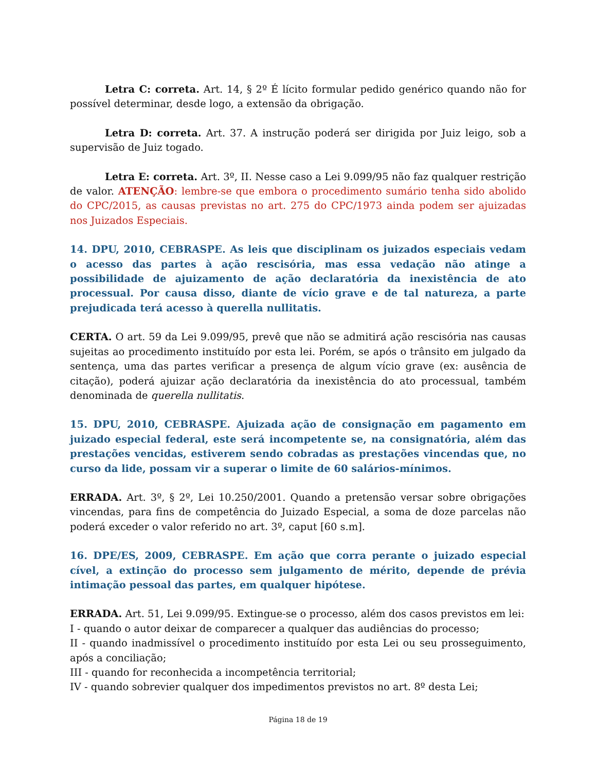Letra C: correta. Art. 14, § 2º É lícito formular pedido genérico quando não for possível determinar, desde logo, a extensão da obrigação.
Letra D: correta. Art. 37. A instrução poderá ser dirigida por Juiz leigo, sob a supervisão de Juiz togado.
Letra E: correta. Art. 3º, II. Nesse caso a Lei 9.099/95 não faz qualquer restrição de valor. ATENÇÃO: lembre-se que embora o procedimento sumário tenha sido abolido do CPC/2015, as causas previstas no art. 275 do CPC/1973 ainda podem ser ajuizadas nos Juizados Especiais.
14. DPU, 2010, CEBRASPE. As leis que disciplinam os juizados especiais vedam o acesso das partes à ação rescisória, mas essa vedação não atinge a possibilidade de ajuizamento de ação declaratória da inexistência de ato processual. Por causa disso, diante de vício grave e de tal natureza, a parte prejudicada terá acesso à querella nullitatis.
CERTA. O art. 59 da Lei 9.099/95, prevê que não se admitirá ação rescisória nas causas sujeitas ao procedimento instituído por esta lei. Porém, se após o trânsito em julgado da sentença, uma das partes verificar a presença de algum vício grave (ex: ausência de citação), poderá ajuizar ação declaratória da inexistência do ato processual, também denominada de querella nullitatis.
15. DPU, 2010, CEBRASPE. Ajuizada ação de consignação em pagamento em juizado especial federal, este será incompetente se, na consignatória, além das prestações vencidas, estiverem sendo cobradas as prestações vincendas que, no curso da lide, possam vir a superar o limite de 60 salários-mínimos.
ERRADA. Art. 3º, § 2º, Lei 10.250/2001. Quando a pretensão versar sobre obrigações vincendas, para fins de competência do Juizado Especial, a soma de doze parcelas não poderá exceder o valor referido no art. 3º, caput [60 s.m].
16. DPE/ES, 2009, CEBRASPE. Em ação que corra perante o juizado especial cível, a extinção do processo sem julgamento de mérito, depende de prévia intimação pessoal das partes, em qualquer hipótese.
ERRADA. Art. 51, Lei 9.099/95. Extingue-se o processo, além dos casos previstos em lei:
I - quando o autor deixar de comparecer a qualquer das audiências do processo;
II - quando inadmissível o procedimento instituído por esta Lei ou seu prosseguimento, após a conciliação;
III - quando for reconhecida a incompetência territorial;
IV - quando sobrevier qualquer dos impedimentos previstos no art. 8º desta Lei;
Página 18 de 19